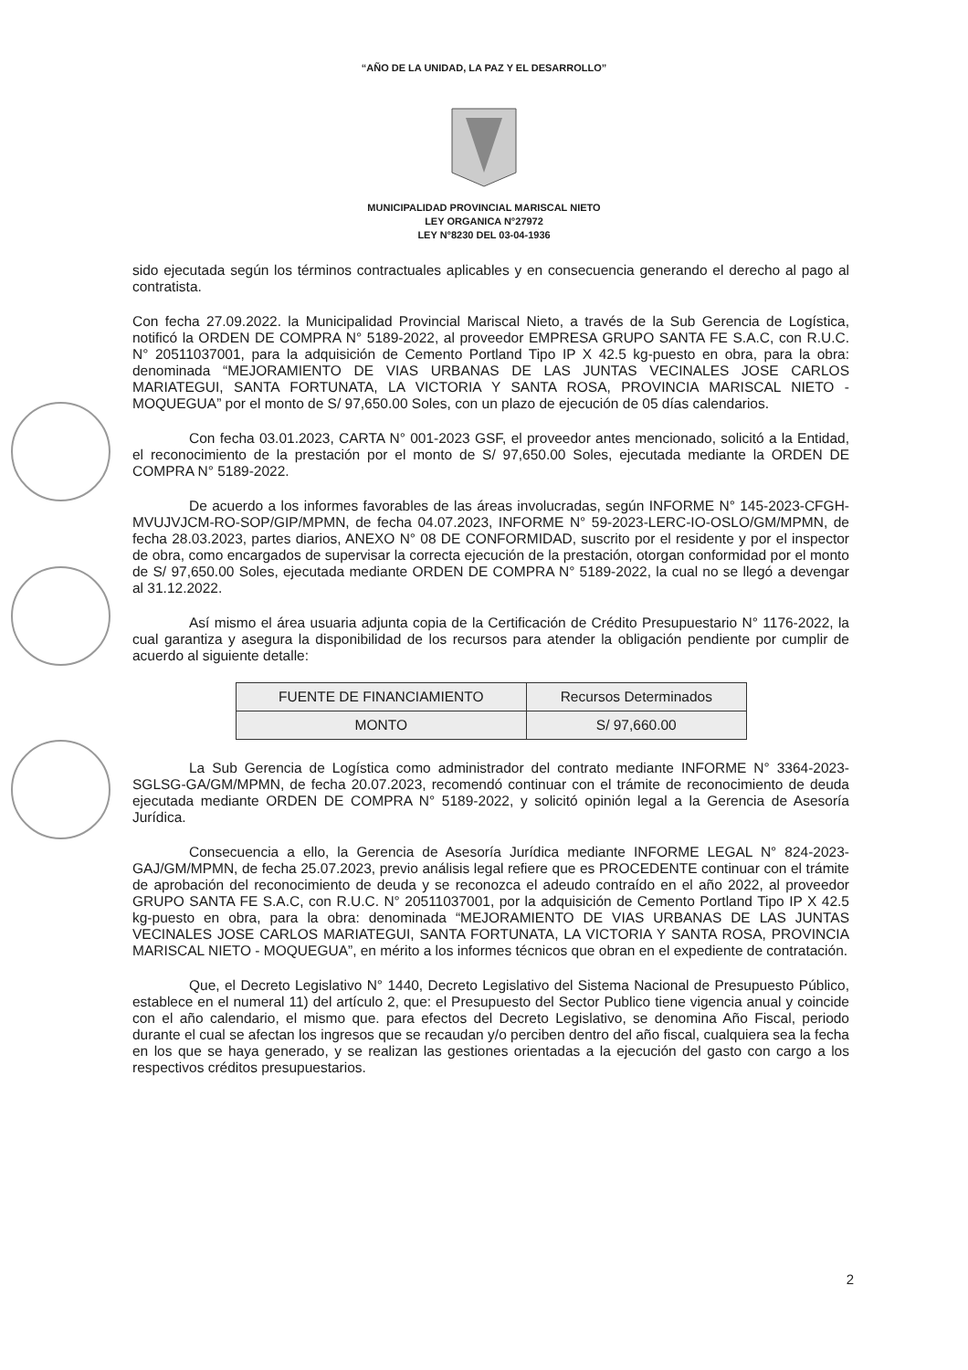“AÑO DE LA UNIDAD, LA PAZ Y EL DESARROLLO”
MUNICIPALIDAD PROVINCIAL MARISCAL NIETO
LEY ORGANICA N°27972
LEY N°8230 DEL 03-04-1936
sido ejecutada según los términos contractuales aplicables y en consecuencia generando el derecho al pago al contratista.
Con fecha 27.09.2022. la Municipalidad Provincial Mariscal Nieto, a través de la Sub Gerencia de Logística, notificó la ORDEN DE COMPRA N° 5189-2022, al proveedor EMPRESA GRUPO SANTA FE S.A.C, con R.U.C. N° 20511037001, para la adquisición de Cemento Portland Tipo IP X 42.5 kg-puesto en obra, para la obra: denominada “MEJORAMIENTO DE VIAS URBANAS DE LAS JUNTAS VECINALES JOSE CARLOS MARIATEGUI, SANTA FORTUNATA, LA VICTORIA Y SANTA ROSA, PROVINCIA MARISCAL NIETO - MOQUEGUA” por el monto de S/ 97,650.00 Soles, con un plazo de ejecución de 05 días calendarios.
Con fecha 03.01.2023, CARTA N° 001-2023 GSF, el proveedor antes mencionado, solicitó a la Entidad, el reconocimiento de la prestación por el monto de S/ 97,650.00 Soles, ejecutada mediante la ORDEN DE COMPRA N° 5189-2022.
De acuerdo a los informes favorables de las áreas involucradas, según INFORME N° 145-2023-CFGH-MVUJVJCM-RO-SOP/GIP/MPMN, de fecha 04.07.2023, INFORME N° 59-2023-LERC-IO-OSLO/GM/MPMN, de fecha 28.03.2023, partes diarios, ANEXO N° 08 DE CONFORMIDAD, suscrito por el residente y por el inspector de obra, como encargados de supervisar la correcta ejecución de la prestación, otorgan conformidad por el monto de S/ 97,650.00 Soles, ejecutada mediante ORDEN DE COMPRA N° 5189-2022, la cual no se llegó a devengar al 31.12.2022.
Así mismo el área usuaria adjunta copia de la Certificación de Crédito Presupuestario N° 1176-2022, la cual garantiza y asegura la disponibilidad de los recursos para atender la obligación pendiente por cumplir de acuerdo al siguiente detalle:
| FUENTE DE FINANCIAMIENTO | Recursos Determinados |
| MONTO | S/ 97,660.00 |
La Sub Gerencia de Logística como administrador del contrato mediante INFORME N° 3364-2023-SGLSG-GA/GM/MPMN, de fecha 20.07.2023, recomendó continuar con el trámite de reconocimiento de deuda ejecutada mediante ORDEN DE COMPRA N° 5189-2022, y solicitó opinión legal a la Gerencia de Asesoría Jurídica.
Consecuencia a ello, la Gerencia de Asesoría Jurídica mediante INFORME LEGAL N° 824-2023-GAJ/GM/MPMN, de fecha 25.07.2023, previo análisis legal refiere que es PROCEDENTE continuar con el trámite de aprobación del reconocimiento de deuda y se reconozca el adeudo contraído en el año 2022, al proveedor GRUPO SANTA FE S.A.C, con R.U.C. N° 20511037001, por la adquisición de Cemento Portland Tipo IP X 42.5 kg-puesto en obra, para la obra: denominada “MEJORAMIENTO DE VIAS URBANAS DE LAS JUNTAS VECINALES JOSE CARLOS MARIATEGUI, SANTA FORTUNATA, LA VICTORIA Y SANTA ROSA, PROVINCIA MARISCAL NIETO - MOQUEGUA”, en mérito a los informes técnicos que obran en el expediente de contratación.
Que, el Decreto Legislativo N° 1440, Decreto Legislativo del Sistema Nacional de Presupuesto Público, establece en el numeral 11) del artículo 2, que: el Presupuesto del Sector Publico tiene vigencia anual y coincide con el año calendario, el mismo que. para efectos del Decreto Legislativo, se denomina Año Fiscal, periodo durante el cual se afectan los ingresos que se recaudan y/o perciben dentro del año fiscal, cualquiera sea la fecha en los que se haya generado, y se realizan las gestiones orientadas a la ejecución del gasto con cargo a los respectivos créditos presupuestarios.
2